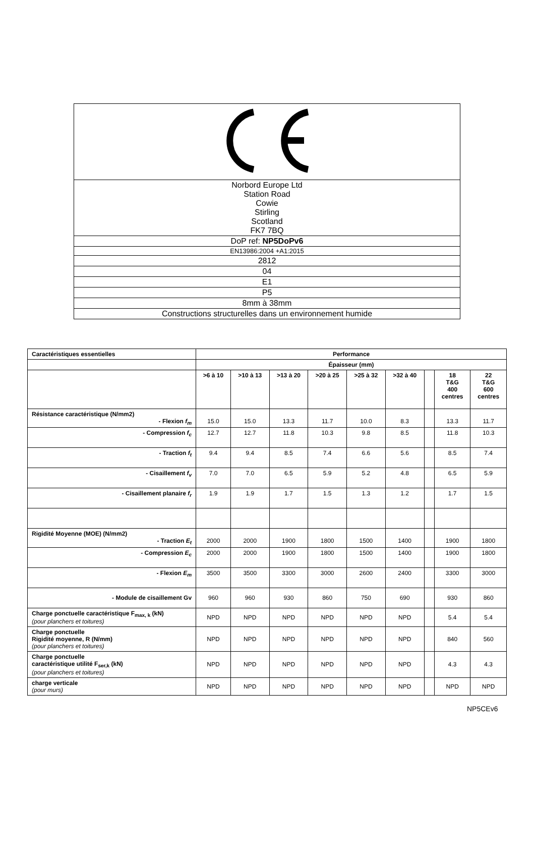| Norbord Europe Ltd Station Road Cowie Stirling Scotland FK7 7BQ |
| DoP ref: NP5DoPv6 |
| EN13986:2004 +A1:2015 |
| 2812 |
| 04 |
| E1 |
| P5 |
| 8mm à 38mm |
| Constructions structurelles dans un environnement humide |
| Caractéristiques essentielles | Performance | | | | | | | | |
| --- | --- | --- | --- | --- | --- | --- | --- | --- | --- |
| | Épaisseur (mm) | | | | | | | | |
| | >6 à 10 | >10 à 13 | >13 à 20 | >20 à 25 | >25 à 32 | >32 à 40 | | 18 T&G 400 centres | 22 T&G 600 centres |
| Résistance caractéristique (N/mm2) - Flexion f<sub>m</sub> | 15.0 | 15.0 | 13.3 | 11.7 | 10.0 | 8.3 | | 13.3 | 11.7 |
| - Compression f<sub>c</sub> | 12.7 | 12.7 | 11.8 | 10.3 | 9.8 | 8.5 | | 11.8 | 10.3 |
| - Traction f<sub>t</sub> | 9.4 | 9.4 | 8.5 | 7.4 | 6.6 | 5.6 | | 8.5 | 7.4 |
| - Cisaillement f<sub>v</sub> | 7.0 | 7.0 | 6.5 | 5.9 | 5.2 | 4.8 | | 6.5 | 5.9 |
| - Cisaillement planaire f<sub>r</sub> | 1.9 | 1.9 | 1.7 | 1.5 | 1.3 | 1.2 | | 1.7 | 1.5 |
| Rigidité Moyenne (MOE) (N/mm2) - Traction E<sub>t</sub> | 2000 | 2000 | 1900 | 1800 | 1500 | 1400 | | 1900 | 1800 |
| - Compression E<sub>c</sub> | 2000 | 2000 | 1900 | 1800 | 1500 | 1400 | | 1900 | 1800 |
| - Flexion E<sub>m</sub> | 3500 | 3500 | 3300 | 3000 | 2600 | 2400 | | 3300 | 3000 |
| - Module de cisaillement Gv | 960 | 960 | 930 | 860 | 750 | 690 | | 930 | 860 |
| Charge ponctuelle caractéristique F<sub>max, k</sub> (kN) (pour planchers et toitures) | NPD | NPD | NPD | NPD | NPD | NPD | | 5.4 | 5.4 |
| Charge ponctuelle Rigidité moyenne, R (N/mm) (pour planchers et toitures) | NPD | NPD | NPD | NPD | NPD | NPD | | 840 | 560 |
| Charge ponctuelle caractéristique utilité F<sub>ser,k</sub> (kN) (pour planchers et toitures) | NPD | NPD | NPD | NPD | NPD | NPD | | 4.3 | 4.3 |
| charge verticale (pour murs) | NPD | NPD | NPD | NPD | NPD | NPD | | NPD | NPD |
NP5CEv6